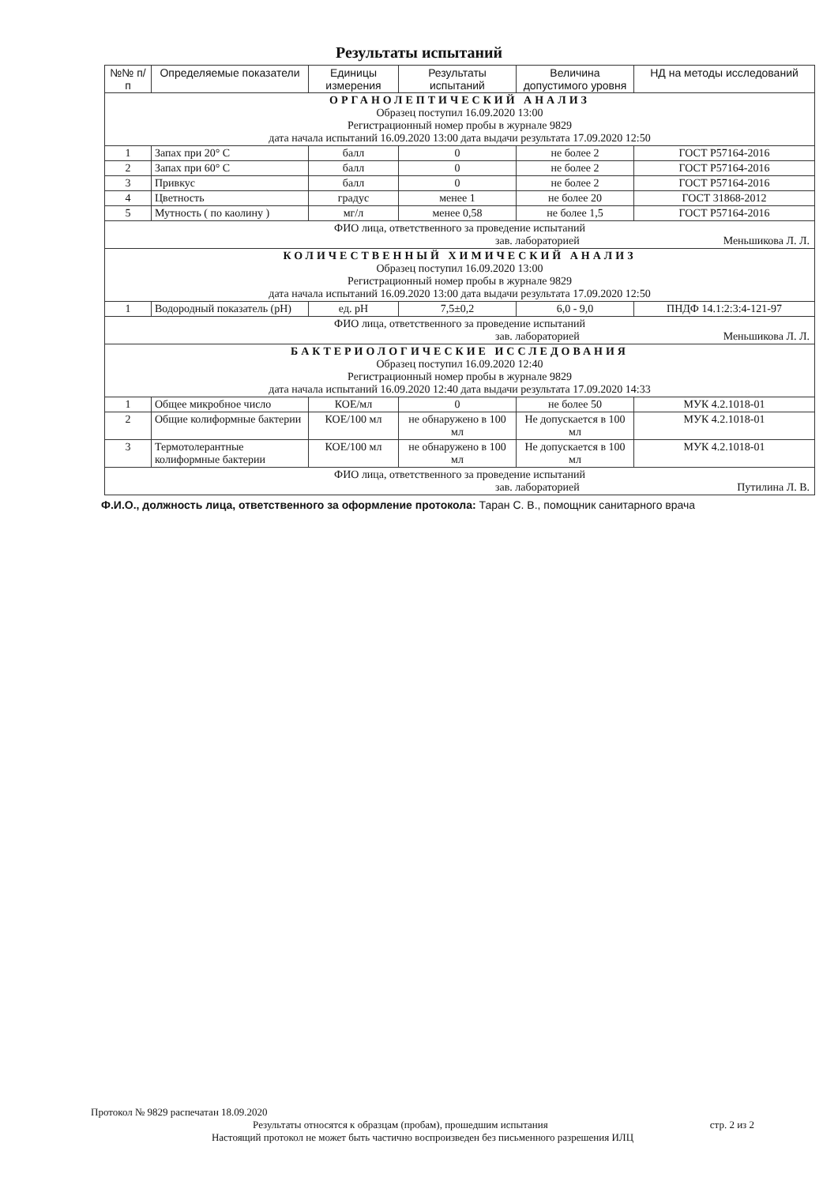Результаты испытаний
| №№ п/п | Определяемые показатели | Единицы измерения | Результаты испытаний | Величина допустимого уровня | НД на методы исследований |
| --- | --- | --- | --- | --- | --- |
| ОРГАНОЛЕПТИЧЕСКИЙ АНАЛИЗ Образец поступил 16.09.2020 13:00 Регистрационный номер пробы в журнале 9829 дата начала испытаний 16.09.2020 13:00 дата выдачи результата 17.09.2020 12:50 | | | | | |
| 1 | Запах при 20° С | балл | 0 | не более 2 | ГОСТ Р57164-2016 |
| 2 | Запах при 60° С | балл | 0 | не более 2 | ГОСТ Р57164-2016 |
| 3 | Привкус | балл | 0 | не более 2 | ГОСТ Р57164-2016 |
| 4 | Цветность | градус | менее 1 | не более 20 | ГОСТ 31868-2012 |
| 5 | Мутность ( по каолину ) | мг/л | менее 0,58 | не более 1,5 | ГОСТ Р57164-2016 |
| ФИО лица, ответственного за проведение испытаний зав. лабораторией Меньшикова Л. Л. | | | | | |
| КОЛИЧЕСТВЕННЫЙ ХИМИЧЕСКИЙ АНАЛИЗ Образец поступил 16.09.2020 13:00 Регистрационный номер пробы в журнале 9829 дата начала испытаний 16.09.2020 13:00 дата выдачи результата 17.09.2020 12:50 | | | | | |
| 1 | Водородный показатель (pH) | ед. pH | 7,5±0,2 | 6,0 - 9,0 | ПНДФ 14.1:2:3:4-121-97 |
| ФИО лица, ответственного за проведение испытаний зав. лабораторией Меньшикова Л. Л. | | | | | |
| БАКТЕРИОЛОГИЧЕСКИЕ ИССЛЕДОВАНИЯ Образец поступил 16.09.2020 12:40 Регистрационный номер пробы в журнале 9829 дата начала испытаний 16.09.2020 12:40 дата выдачи результата 17.09.2020 14:33 | | | | | |
| 1 | Общее микробное число | КОЕ/мл | 0 | не более 50 | МУК 4.2.1018-01 |
| 2 | Общие колиформные бактерии | КОЕ/100 мл | не обнаружено в 100 мл | Не допускается в 100 мл | МУК 4.2.1018-01 |
| 3 | Термотолерантные колиформные бактерии | КОЕ/100 мл | не обнаружено в 100 мл | Не допускается в 100 мл | МУК 4.2.1018-01 |
| ФИО лица, ответственного за проведение испытаний зав. лабораторией Путилина Л. В. | | | | | |
Ф.И.О., должность лица, ответственного за оформление протокола: Таран С. В., помощник санитарного врача
Протокол № 9829 распечатан 18.09.2020
Результаты относятся к образцам (пробам), прошедшим испытания стр. 2 из 2
Настоящий протокол не может быть частично воспроизведен без письменного разрешения ИЛЦ